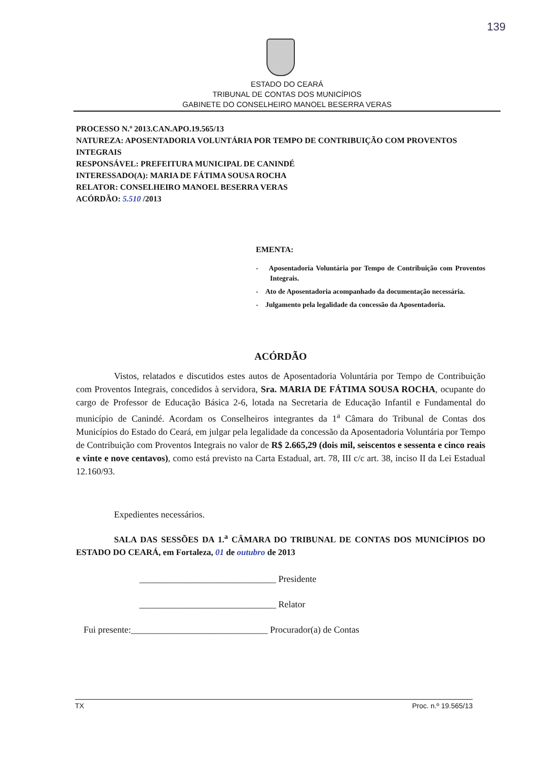139
ESTADO DO CEARÁ
TRIBUNAL DE CONTAS DOS MUNICÍPIOS
GABINETE DO CONSELHEIRO MANOEL BESERRA VERAS
PROCESSO N.º 2013.CAN.APO.19.565/13
NATUREZA: APOSENTADORIA VOLUNTÁRIA POR TEMPO DE CONTRIBUIÇÃO COM PROVENTOS INTEGRAIS
RESPONSÁVEL: PREFEITURA MUNICIPAL DE CANINDÉ
INTERESSADO(A): MARIA DE FÁTIMA SOUSA ROCHA
RELATOR: CONSELHEIRO MANOEL BESERRA VERAS
ACÓRDÃO: 5.510 /2013
EMENTA:
- Aposentadoria Voluntária por Tempo de Contribuição com Proventos Integrais.
- Ato de Aposentadoria acompanhado da documentação necessária.
- Julgamento pela legalidade da concessão da Aposentadoria.
ACÓRDÃO
Vistos, relatados e discutidos estes autos de Aposentadoria Voluntária por Tempo de Contribuição com Proventos Integrais, concedidos à servidora, Sra. MARIA DE FÁTIMA SOUSA ROCHA, ocupante do cargo de Professor de Educação Básica 2-6, lotada na Secretaria de Educação Infantil e Fundamental do município de Canindé. Acordam os Conselheiros integrantes da 1<sup>a</sup> Câmara do Tribunal de Contas dos Municípios do Estado do Ceará, em julgar pela legalidade da concessão da Aposentadoria Voluntária por Tempo de Contribuição com Proventos Integrais no valor de R$ 2.665,29 (dois mil, seiscentos e sessenta e cinco reais e vinte e nove centavos), como está previsto na Carta Estadual, art. 78, III c/c art. 38, inciso II da Lei Estadual 12.160/93.
Expedientes necessários.
SALA DAS SESSÕES DA 1.<sup>a</sup> CÂMARA DO TRIBUNAL DE CONTAS DOS MUNICÍPIOS DO ESTADO DO CEARÁ, em Fortaleza, 01 de outubro de 2013
______________________________ Presidente
______________________________ Relator
Fui presente:______________________________ Procurador(a) de Contas
TX Proc. n.º 19.565/13